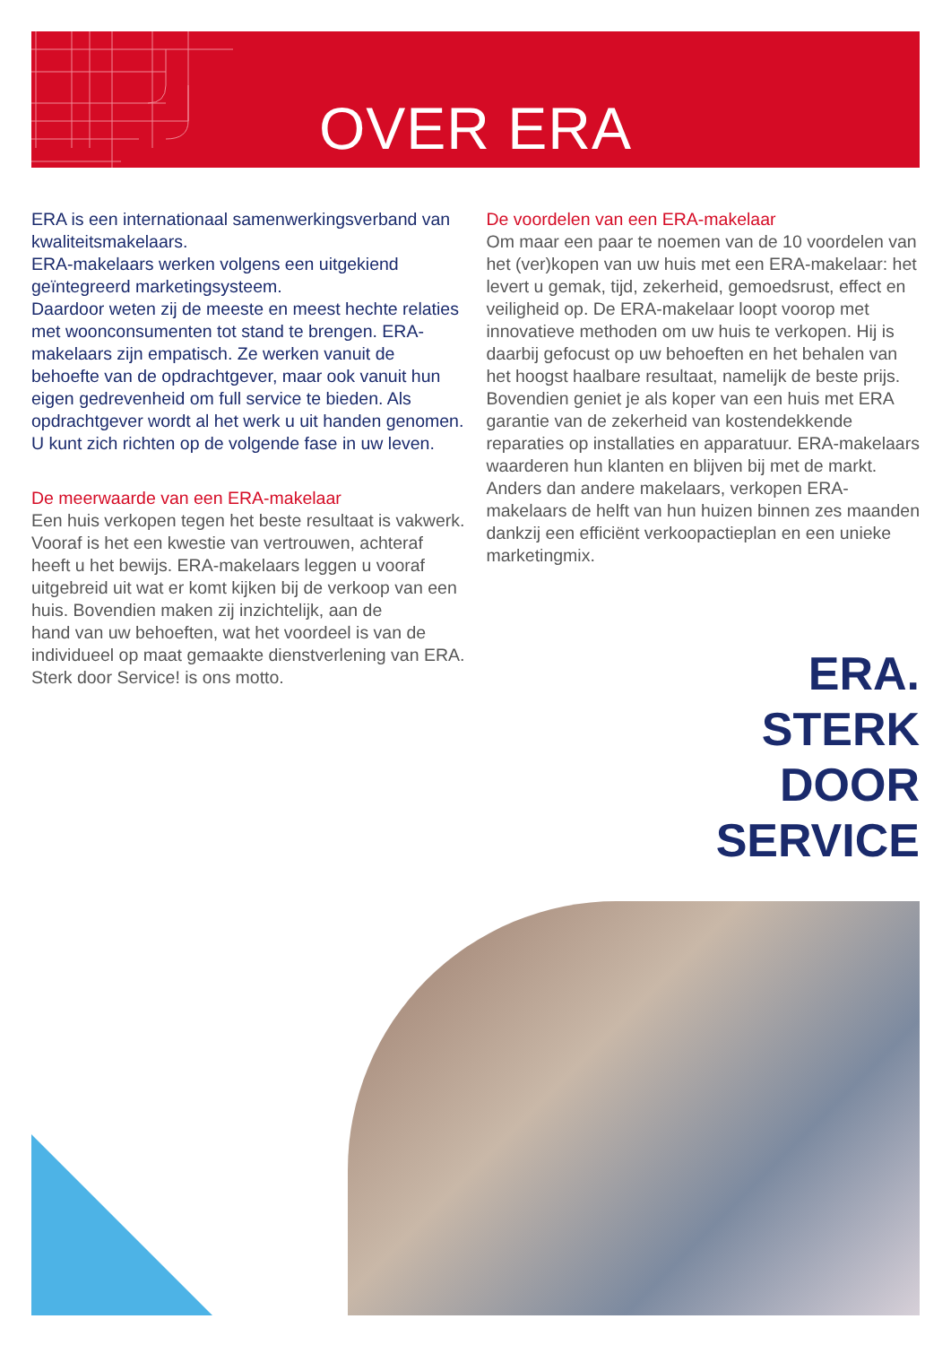OVER ERA
ERA is een internationaal samenwerkingsverband van kwaliteitsmakelaars.
ERA-makelaars werken volgens een uitgekiend geïntegreerd marketingsysteem.
Daardoor weten zij de meeste en meest hechte relaties met woonconsumenten tot stand te brengen. ERA-makelaars zijn empatisch. Ze werken vanuit de behoefte van de opdrachtgever, maar ook vanuit hun eigen gedrevenheid om full service te bieden. Als opdrachtgever wordt al het werk u uit handen genomen. U kunt zich richten op de volgende fase in uw leven.
De meerwaarde van een ERA-makelaar
Een huis verkopen tegen het beste resultaat is vakwerk. Vooraf is het een kwestie van vertrouwen, achteraf heeft u het bewijs. ERA-makelaars leggen u vooraf uitgebreid uit wat er komt kijken bij de verkoop van een huis. Bovendien maken zij inzichtelijk, aan de
hand van uw behoeften, wat het voordeel is van de individueel op maat gemaakte dienstverlening van ERA. Sterk door Service! is ons motto.
De voordelen van een ERA-makelaar
Om maar een paar te noemen van de 10 voordelen van het (ver)kopen van uw huis met een ERA-makelaar: het levert u gemak, tijd, zekerheid, gemoedsrust, effect en veiligheid op. De ERA-makelaar loopt voorop met innovatieve methoden om uw huis te verkopen. Hij is daarbij gefocust op uw behoeften en het behalen van het hoogst haalbare resultaat, namelijk de beste prijs.
Bovendien geniet je als koper van een huis met ERA garantie van de zekerheid van kostendekkende reparaties op installaties en apparatuur. ERA-makelaars waarderen hun klanten en blijven bij met de markt. Anders dan andere makelaars, verkopen ERA-makelaars de helft van hun huizen binnen zes maanden dankzij een efficiënt verkoopactieplan en een unieke marketingmix.
ERA.
STERK
DOOR
SERVICE